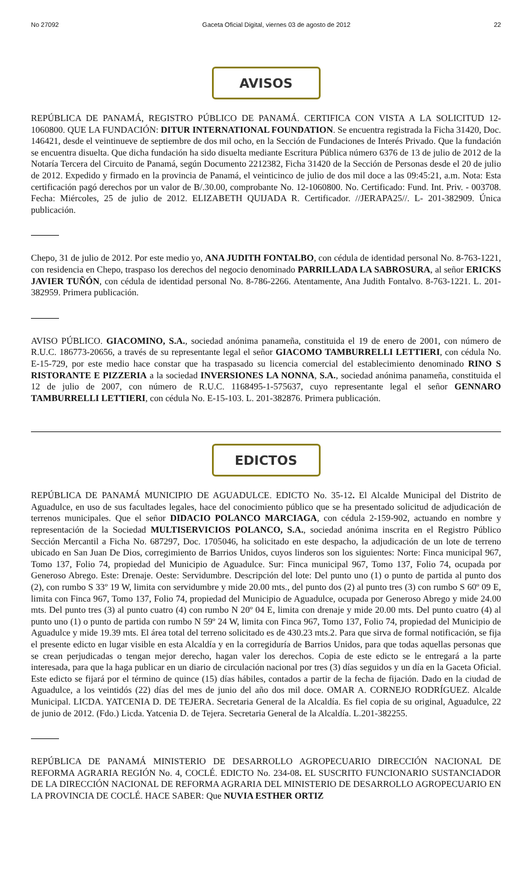No 27092 Gaceta Oficial Digital, viernes 03 de agosto de 2012 22
AVISOS
REPÚBLICA DE PANAMÁ, REGISTRO PÚBLICO DE PANAMÁ. CERTIFICA CON VISTA A LA SOLICITUD 12-1060800. QUE LA FUNDACIÓN: DITUR INTERNATIONAL FOUNDATION. Se encuentra registrada la Ficha 31420, Doc. 146421, desde el veintinueve de septiembre de dos mil ocho, en la Sección de Fundaciones de Interés Privado. Que la fundación se encuentra disuelta. Que dicha fundación ha sido disuelta mediante Escritura Pública número 6376 de 13 de julio de 2012 de la Notaría Tercera del Circuito de Panamá, según Documento 2212382, Ficha 31420 de la Sección de Personas desde el 20 de julio de 2012. Expedido y firmado en la provincia de Panamá, el veinticinco de julio de dos mil doce a las 09:45:21, a.m. Nota: Esta certificación pagó derechos por un valor de B/.30.00, comprobante No. 12-1060800. No. Certificado: Fund. Int. Priv. - 003708. Fecha: Miércoles, 25 de julio de 2012. ELIZABETH QUIJADA R. Certificador. //JERAPA25//. L- 201-382909. Única publicación.
Chepo, 31 de julio de 2012. Por este medio yo, ANA JUDITH FONTALBO, con cédula de identidad personal No. 8-763-1221, con residencia en Chepo, traspaso los derechos del negocio denominado PARRILLADA LA SABROSURA, al señor ERICKS JAVIER TUÑÓN, con cédula de identidad personal No. 8-786-2266. Atentamente, Ana Judith Fontalvo. 8-763-1221. L. 201-382959. Primera publicación.
AVISO PÚBLICO. GIACOMINO, S.A., sociedad anónima panameña, constituida el 19 de enero de 2001, con número de R.U.C. 186773-20656, a través de su representante legal el señor GIACOMO TAMBURRELLI LETTIERI, con cédula No. E-15-729, por este medio hace constar que ha traspasado su licencia comercial del establecimiento denominado RINO S RISTORANTE E PIZZERIA a la sociedad INVERSIONES LA NONNA, S.A., sociedad anónima panameña, constituida el 12 de julio de 2007, con número de R.U.C. 1168495-1-575637, cuyo representante legal el señor GENNARO TAMBURRELLI LETTIERI, con cédula No. E-15-103. L. 201-382876. Primera publicación.
EDICTOS
REPÚBLICA DE PANAMÁ MUNICIPIO DE AGUADULCE. EDICTO No. 35-12. El Alcalde Municipal del Distrito de Aguadulce, en uso de sus facultades legales, hace del conocimiento público que se ha presentado solicitud de adjudicación de terrenos municipales. Que el señor DIDACIO POLANCO MARCIAGA, con cédula 2-159-902, actuando en nombre y representación de la Sociedad MULTISERVICIOS POLANCO, S.A., sociedad anónima inscrita en el Registro Público Sección Mercantil a Ficha No. 687297, Doc. 1705046, ha solicitado en este despacho, la adjudicación de un lote de terreno ubicado en San Juan De Dios, corregimiento de Barrios Unidos, cuyos linderos son los siguientes: Norte: Finca municipal 967, Tomo 137, Folio 74, propiedad del Municipio de Aguadulce. Sur: Finca municipal 967, Tomo 137, Folio 74, ocupada por Generoso Abrego. Este: Drenaje. Oeste: Servidumbre. Descripción del lote: Del punto uno (1) o punto de partida al punto dos (2), con rumbo S 33º 19 W, limita con servidumbre y mide 20.00 mts., del punto dos (2) al punto tres (3) con rumbo S 60º 09 E, limita con Finca 967, Tomo 137, Folio 74, propiedad del Municipio de Aguadulce, ocupada por Generoso Abrego y mide 24.00 mts. Del punto tres (3) al punto cuatro (4) con rumbo N 20º 04 E, limita con drenaje y mide 20.00 mts. Del punto cuatro (4) al punto uno (1) o punto de partida con rumbo N 59º 24 W, limita con Finca 967, Tomo 137, Folio 74, propiedad del Municipio de Aguadulce y mide 19.39 mts. El área total del terreno solicitado es de 430.23 mts.2. Para que sirva de formal notificación, se fija el presente edicto en lugar visible en esta Alcaldía y en la corregiduría de Barrios Unidos, para que todas aquellas personas que se crean perjudicadas o tengan mejor derecho, hagan valer los derechos. Copia de este edicto se le entregará a la parte interesada, para que la haga publicar en un diario de circulación nacional por tres (3) días seguidos y un día en la Gaceta Oficial. Este edicto se fijará por el término de quince (15) días hábiles, contados a partir de la fecha de fijación. Dado en la ciudad de Aguadulce, a los veintidós (22) días del mes de junio del año dos mil doce. OMAR A. CORNEJO RODRÍGUEZ. Alcalde Municipal. LICDA. YATCENIA D. DE TEJERA. Secretaria General de la Alcaldía. Es fiel copia de su original, Aguadulce, 22 de junio de 2012. (Fdo.) Licda. Yatcenia D. de Tejera. Secretaria General de la Alcaldía. L.201-382255.
REPÚBLICA DE PANAMÁ MINISTERIO DE DESARROLLO AGROPECUARIO DIRECCIÓN NACIONAL DE REFORMA AGRARIA REGIÓN No. 4, COCLÉ. EDICTO No. 234-08. EL SUSCRITO FUNCIONARIO SUSTANCIADOR DE LA DIRECCIÓN NACIONAL DE REFORMA AGRARIA DEL MINISTERIO DE DESARROLLO AGROPECUARIO EN LA PROVINCIA DE COCLÉ. HACE SABER: Que NUVIA ESTHER ORTIZ